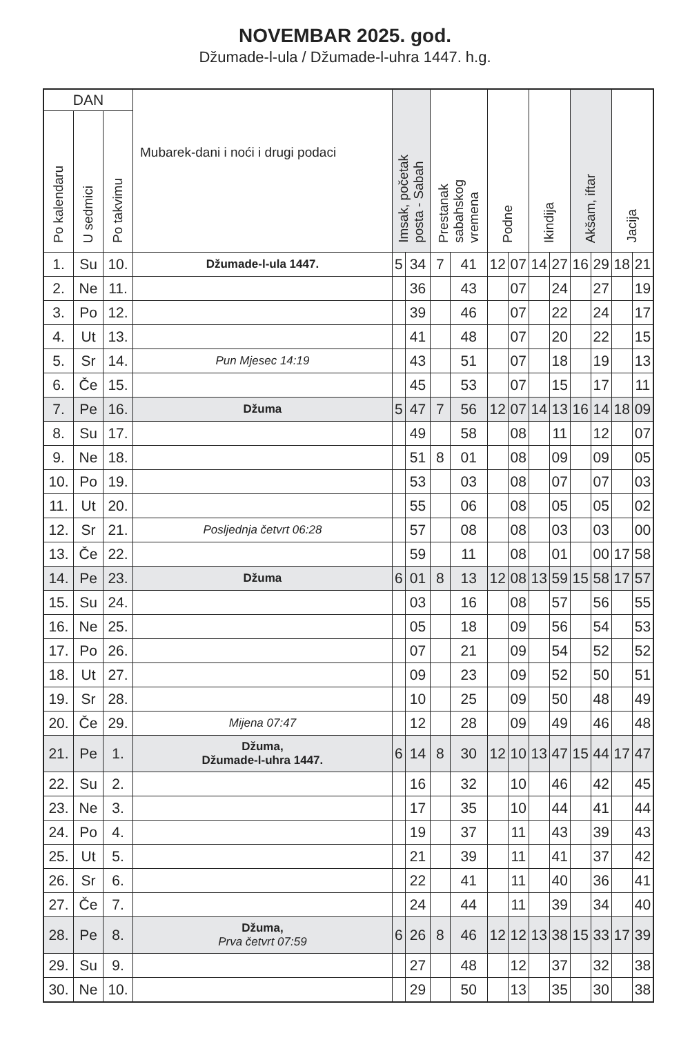NOVEMBAR 2025. god.
Džumade-l-ula / Džumade-l-uhra 1447. h.g.
| DAN | | | Mubarek-dani i noći i drugi podaci | Imsak, početak posta - Sabah | | Prestanak sabahskog vremena | | Podne | | Ikindija | | Akšam, iftar | | Jacija | |
| --- | --- | --- | --- | --- | --- | --- | --- | --- | --- | --- | --- | --- | --- | --- | --- |
| Po kalendaru | U sedmici | Po takvimu | | | | | | | | | | | | | |
| 1. | Su | 10. | Džumade-l-ula 1447. | 5 | 34 | 7 | 41 | 12 | 07 | 14 | 27 | 16 | 29 | 18 | 21 |
| 2. | Ne | 11. | | | 36 | | 43 | | 07 | | 24 | | 27 | | 19 |
| 3. | Po | 12. | | | 39 | | 46 | | 07 | | 22 | | 24 | | 17 |
| 4. | Ut | 13. | | | 41 | | 48 | | 07 | | 20 | | 22 | | 15 |
| 5. | Sr | 14. | Pun Mjesec 14:19 | | 43 | | 51 | | 07 | | 18 | | 19 | | 13 |
| 6. | Če | 15. | | | 45 | | 53 | | 07 | | 15 | | 17 | | 11 |
| 7. | Pe | 16. | Džuma | 5 | 47 | 7 | 56 | 12 | 07 | 14 | 13 | 16 | 14 | 18 | 09 |
| 8. | Su | 17. | | | 49 | | 58 | | 08 | | 11 | | 12 | | 07 |
| 9. | Ne | 18. | | | 51 | 8 | 01 | | 08 | | 09 | | 09 | | 05 |
| 10. | Po | 19. | | | 53 | | 03 | | 08 | | 07 | | 07 | | 03 |
| 11. | Ut | 20. | | | 55 | | 06 | | 08 | | 05 | | 05 | | 02 |
| 12. | Sr | 21. | Posljednja četvrt 06:28 | | 57 | | 08 | | 08 | | 03 | | 03 | | 00 |
| 13. | Če | 22. | | | 59 | | 11 | | 08 | | 01 | | 00 | 17 | 58 |
| 14. | Pe | 23. | Džuma | 6 | 01 | 8 | 13 | 12 | 08 | 13 | 59 | 15 | 58 | 17 | 57 |
| 15. | Su | 24. | | | 03 | | 16 | | 08 | | 57 | | 56 | | 55 |
| 16. | Ne | 25. | | | 05 | | 18 | | 09 | | 56 | | 54 | | 53 |
| 17. | Po | 26. | | | 07 | | 21 | | 09 | | 54 | | 52 | | 52 |
| 18. | Ut | 27. | | | 09 | | 23 | | 09 | | 52 | | 50 | | 51 |
| 19. | Sr | 28. | | | 10 | | 25 | | 09 | | 50 | | 48 | | 49 |
| 20. | Če | 29. | Mijena 07:47 | | 12 | | 28 | | 09 | | 49 | | 46 | | 48 |
| 21. | Pe | 1. | Džuma, Džumade-l-uhra 1447. | 6 | 14 | 8 | 30 | 12 | 10 | 13 | 47 | 15 | 44 | 17 | 47 |
| 22. | Su | 2. | | | 16 | | 32 | | 10 | | 46 | | 42 | | 45 |
| 23. | Ne | 3. | | | 17 | | 35 | | 10 | | 44 | | 41 | | 44 |
| 24. | Po | 4. | | | 19 | | 37 | | 11 | | 43 | | 39 | | 43 |
| 25. | Ut | 5. | | | 21 | | 39 | | 11 | | 41 | | 37 | | 42 |
| 26. | Sr | 6. | | | 22 | | 41 | | 11 | | 40 | | 36 | | 41 |
| 27. | Če | 7. | | | 24 | | 44 | | 11 | | 39 | | 34 | | 40 |
| 28. | Pe | 8. | Džuma, Prva četvrt 07:59 | 6 | 26 | 8 | 46 | 12 | 12 | 13 | 38 | 15 | 33 | 17 | 39 |
| 29. | Su | 9. | | | 27 | | 48 | | 12 | | 37 | | 32 | | 38 |
| 30. | Ne | 10. | | | 29 | | 50 | | 13 | | 35 | | 30 | | 38 |